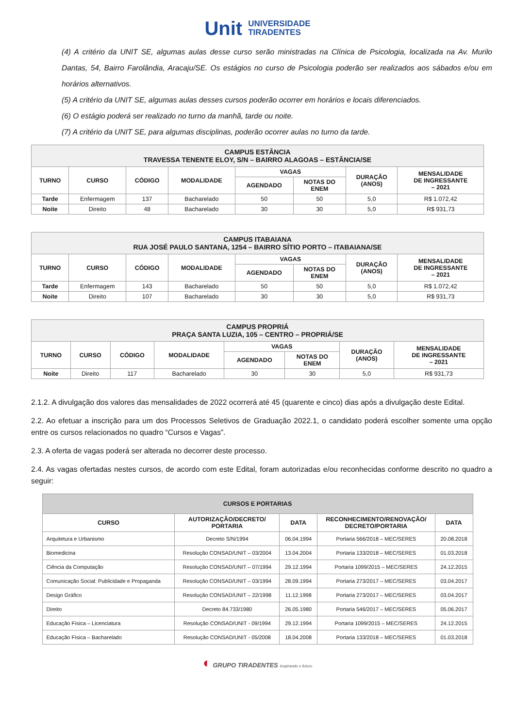Unit UNIVERSIDADE
TIRADENTES
(4) A critério da UNIT SE, algumas aulas desse curso serão ministradas na Clínica de Psicologia, localizada na Av. Murilo Dantas, 54, Bairro Farolândia, Aracaju/SE. Os estágios no curso de Psicologia poderão ser realizados aos sábados e/ou em horários alternativos.
(5) A critério da UNIT SE, algumas aulas desses cursos poderão ocorrer em horários e locais diferenciados.
(6) O estágio poderá ser realizado no turno da manhã, tarde ou noite.
(7) A critério da UNIT SE, para algumas disciplinas, poderão ocorrer aulas no turno da tarde.
| CAMPUS ESTÂNCIA TRAVESSA TENENTE ELOY, S/N – BAIRRO ALAGOAS – ESTÂNCIA/SE | | | | | | | |
| --- | --- | --- | --- | --- | --- | --- | --- |
| TURNO | CURSO | CÓDIGO | MODALIDADE | VAGAS | | DURAÇÃO (ANOS) | MENSALIDADE DE INGRESSANTE – 2021 |
| | | | | AGENDADO | NOTAS DO ENEM | | |
| Tarde | Enfermagem | 137 | Bacharelado | 50 | 50 | 5,0 | R$ 1.072,42 |
| Noite | Direito | 48 | Bacharelado | 30 | 30 | 5,0 | R$ 931,73 |
| CAMPUS ITABAIANA RUA JOSÉ PAULO SANTANA, 1254 – BAIRRO SÍTIO PORTO – ITABAIANA/SE | | | | | | | |
| --- | --- | --- | --- | --- | --- | --- | --- |
| TURNO | CURSO | CÓDIGO | MODALIDADE | VAGAS | | DURAÇÃO (ANOS) | MENSALIDADE DE INGRESSANTE – 2021 |
| | | | | AGENDADO | NOTAS DO ENEM | | |
| Tarde | Enfermagem | 143 | Bacharelado | 50 | 50 | 5,0 | R$ 1.072,42 |
| Noite | Direito | 107 | Bacharelado | 30 | 30 | 5,0 | R$ 931,73 |
| CAMPUS PROPRIÁ PRAÇA SANTA LUZIA, 105 – CENTRO – PROPRIÁ/SE | | | | | | | |
| --- | --- | --- | --- | --- | --- | --- | --- |
| TURNO | CURSO | CÓDIGO | MODALIDADE | VAGAS | | DURAÇÃO (ANOS) | MENSALIDADE DE INGRESSANTE – 2021 |
| | | | | AGENDADO | NOTAS DO ENEM | | |
| Noite | Direito | 117 | Bacharelado | 30 | 30 | 5,0 | R$ 931,73 |
2.1.2. A divulgação dos valores das mensalidades de 2022 ocorrerá até 45 (quarente e cinco) dias após a divulgação deste Edital.
2.2. Ao efetuar a inscrição para um dos Processos Seletivos de Graduação 2022.1, o candidato poderá escolher somente uma opção entre os cursos relacionados no quadro “Cursos e Vagas”.
2.3. A oferta de vagas poderá ser alterada no decorrer deste processo.
2.4. As vagas ofertadas nestes cursos, de acordo com este Edital, foram autorizadas e/ou reconhecidas conforme descrito no quadro a seguir:
| CURSOS E PORTARIAS | | | | |
| --- | --- | --- | --- | --- |
| CURSO | AUTORIZAÇÃO/DECRETO/ PORTARIA | DATA | RECONHECIMENTO/RENOVAÇÃO/ DECRETO/PORTARIA | DATA |
| Arquitetura e Urbanismo | Decreto S/N/1994 | 06.04.1994 | Portaria 566/2018 – MEC/SERES | 20.08.2018 |
| Biomedicina | Resolução CONSAD/UNIT – 03/2004 | 13.04.2004 | Portaria 133/2018 – MEC/SERES | 01.03.2018 |
| Ciência da Computação | Resolução CONSAD/UNIT – 07/1994 | 29.12.1994 | Portaria 1099/2015 – MEC/SERES | 24.12.2015 |
| Comunicação Social: Publicidade e Propaganda | Resolução CONSAD/UNIT – 03/1994 | 28.09.1994 | Portaria 273/2017 – MEC/SERES | 03.04.2017 |
| Design Gráfico | Resolução CONSAD/UNIT – 22/1998 | 11.12.1998 | Portaria 273/2017 – MEC/SERES | 03.04.2017 |
| Direito | Decreto 84.733/1980 | 26.05.1980 | Portaria 546/2017 – MEC/SERES | 05.06.2017 |
| Educação Física – Licenciatura | Resolução CONSAD/UNIT - 09/1994 | 29.12.1994 | Portaria 1099/2015 – MEC/SERES | 24.12.2015 |
| Educação Física – Bacharelado | Resolução CONSAD/UNIT - 05/2008 | 18.04.2008 | Portaria 133/2018 – MEC/SERES | 01.03.2018 |
◐ GRUPO TIRADENTES Inspirando o futuro